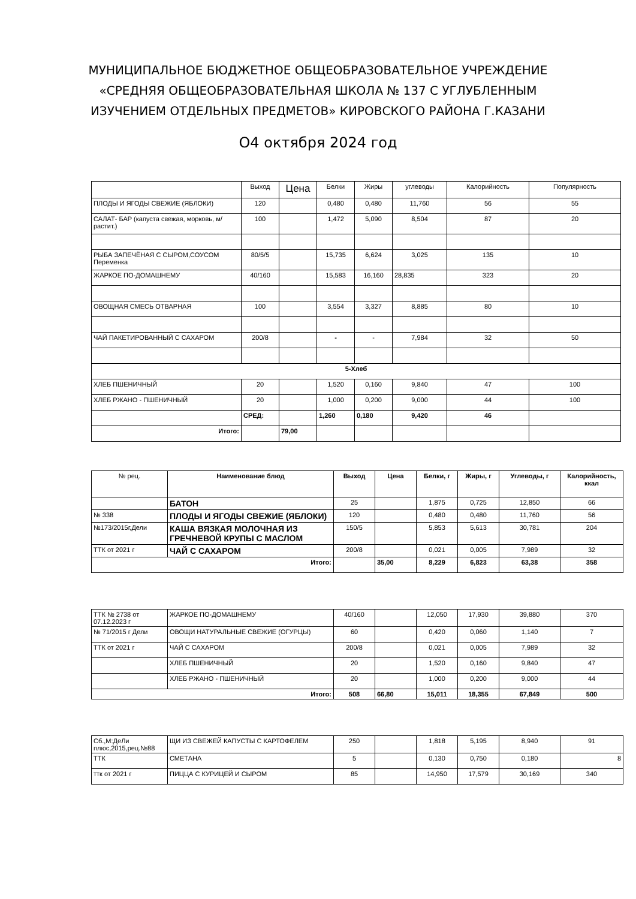МУНИЦИПАЛЬНОЕ БЮДЖЕТНОЕ ОБЩЕОБРАЗОВАТЕЛЬНОЕ УЧРЕЖДЕНИЕ
«СРЕДНЯЯ ОБЩЕОБРАЗОВАТЕЛЬНАЯ ШКОЛА № 137 С УГЛУБЛЕННЫМ
ИЗУЧЕНИЕМ ОТДЕЛЬНЫХ ПРЕДМЕТОВ» КИРОВСКОГО РАЙОНА Г.КАЗАНИ
О4 октября 2024 год
| | Выход | Цена | Белки | Жиры | углеводы | Калорийность | Популярность |
| --- | --- | --- | --- | --- | --- | --- | --- |
| ПЛОДЫ И ЯГОДЫ СВЕЖИЕ (ЯБЛОКИ) | 120 | | 0,480 | 0,480 | 11,760 | 56 | 55 |
| САЛАТ- БАР (капуста свежая, морковь, м/растит.) | 100 | | 1,472 | 5,090 | 8,504 | 87 | 20 |
| РЫБА ЗАПЕЧЁНАЯ С СЫРОМ,СОУСОМ Переменка | 80/5/5 | | 15,735 | 6,624 | 3,025 | 135 | 10 |
| ЖАРКОЕ ПО-ДОМАШНЕМУ | 40/160 | | 15,583 | 16,160 | 28,835 | 323 | 20 |
| ОВОЩНАЯ СМЕСЬ ОТВАРНАЯ | 100 | | 3,554 | 3,327 | 8,885 | 80 | 10 |
| ЧАЙ ПАКЕТИРОВАННЫЙ С САХАРОМ | 200/8 | | - | - | 7,984 | 32 | 50 |
| 5-Хлеб | | | | | | | |
| ХЛЕБ ПШЕНИЧНЫЙ | 20 | | 1,520 | 0,160 | 9,840 | 47 | 100 |
| ХЛЕБ РЖАНО - ПШЕНИЧНЫЙ | 20 | | 1,000 | 0,200 | 9,000 | 44 | 100 |
| | СРЕД: | | 1,260 | 0,180 | 9,420 | 46 | |
| Итого: | | 79,00 | | | | | |
| № рец. | Наименование блюд | Выход | Цена | Белки, г | Жиры, г | Углеводы, г | Калорийность, ккал |
| --- | --- | --- | --- | --- | --- | --- | --- |
| | БАТОН | 25 | | 1,875 | 0,725 | 12,850 | 66 |
| № 338 | ПЛОДЫ И ЯГОДЫ СВЕЖИЕ (ЯБЛОКИ) | 120 | | 0,480 | 0,480 | 11,760 | 56 |
| №173/2015г,Дели | КАША ВЯЗКАЯ МОЛОЧНАЯ ИЗ ГРЕЧНЕВОЙ КРУПЫ С МАСЛОМ | 150/5 | | 5,853 | 5,613 | 30,781 | 204 |
| ТТК от 2021 г | ЧАЙ С САХАРОМ | 200/8 | | 0,021 | 0,005 | 7,989 | 32 |
| Итого: | | | 35,00 | 8,229 | 6,823 | 63,38 | 358 |
| ТТК № 2738 от 07.12.2023 г | ЖАРКОЕ ПО-ДОМАШНЕМУ | 40/160 | | 12,050 | 17,930 | 39,880 | 370 |
| № 71/2015 г Дели | ОВОЩИ НАТУРАЛЬНЫЕ СВЕЖИЕ (ОГУРЦЫ) | 60 | | 0,420 | 0,060 | 1,140 | 7 |
| ТТК от 2021 г | ЧАЙ С САХАРОМ | 200/8 | | 0,021 | 0,005 | 7,989 | 32 |
| | ХЛЕБ ПШЕНИЧНЫЙ | 20 | | 1,520 | 0,160 | 9,840 | 47 |
| | ХЛЕБ РЖАНО - ПШЕНИЧНЫЙ | 20 | | 1,000 | 0,200 | 9,000 | 44 |
| Итого: | | 508 | 66,80 | 15,011 | 18,355 | 67,849 | 500 |
| Сб.,М:ДеЛи плюс,2015,рец.№88 | ЩИ ИЗ СВЕЖЕЙ КАПУСТЫ С КАРТОФЕЛЕМ | 250 | | 1,818 | 5,195 | 8,940 | 91 |
| ТТК | СМЕТАНА | 5 | | 0,130 | 0,750 | 0,180 | 8 |
| ттк от 2021 г | ПИЦЦА С КУРИЦЕЙ И СЫРОМ | 85 | | 14,950 | 17,579 | 30,169 | 340 |